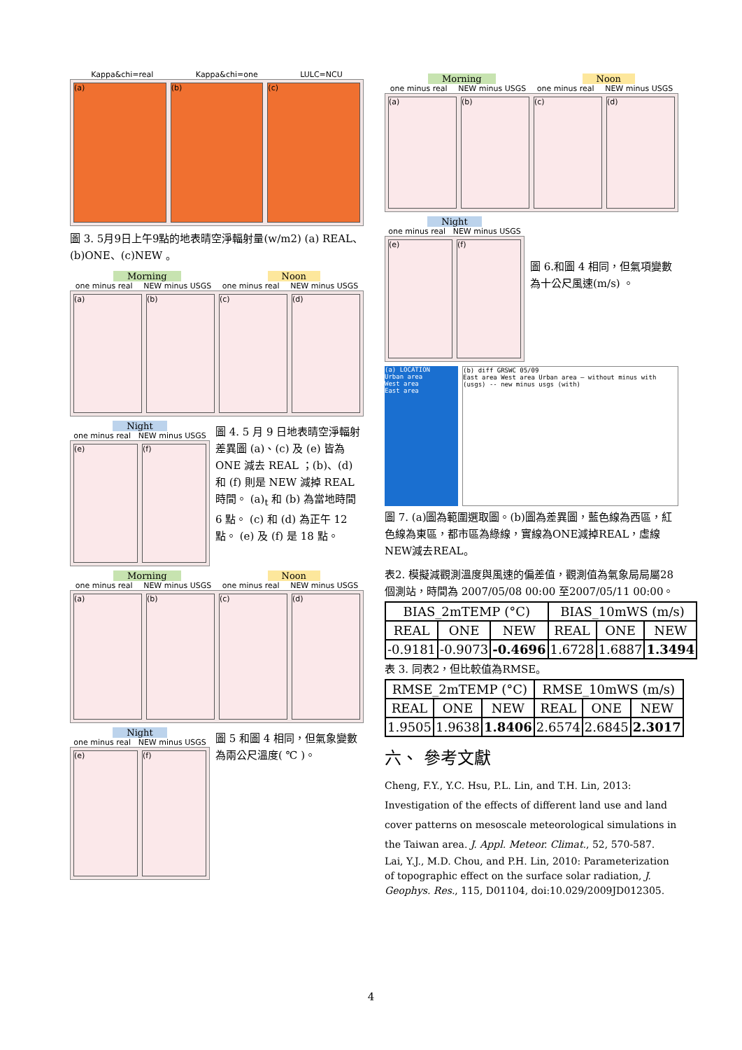Kappa&chi=real Kappa&chi=one LULC=NCU
(a) (b) (c)
圖 3. 5月9日上午9點的地表晴空淨輻射量(w/m2) (a) REAL、(b)ONE、(c)NEW 。
Morning Noon
one minus real NEW minus USGS one minus real NEW minus USGS
(a) (b) (c) (d)
Night
one minus real NEW minus USGS
(e) (f)
圖 4. 5 月 9 日地表晴空淨輻射差異圖 (a)、(c) 及 (e) 皆為 ONE 減去 REAL ；(b)、(d) 和 (f) 則是 NEW 減掉 REAL 時間。 (a)<sub>t</sub> 和 (b) 為當地時間 6 點。 (c) 和 (d) 為正午 12 點。 (e) 及 (f) 是 18 點。
Morning Noon
one minus real NEW minus USGS one minus real NEW minus USGS
(a) (b) (c) (d)
Night
one minus real NEW minus USGS
(e) (f)
圖 5 和圖 4 相同，但氣象變數為兩公尺溫度( ℃ )。
Morning Noon
one minus real NEW minus USGS one minus real NEW minus USGS
(a) (b) (c) (d)
Night
one minus real NEW minus USGS
(e) (f)
圖 6.和圖 4 相同，但氣項變數為十公尺風速(m/s) 。
(a) LOCATION
Urban area
West area
East area
(b) diff GRSWC 05/09
East area West area Urban area — without minus with (usgs) -- new minus usgs (with)
圖 7. (a)圖為範圍選取圖。(b)圖為差異圖，藍色線為西區，紅色線為東區，都市區為綠線，實線為ONE減掉REAL，虛線NEW減去REAL。
表2. 模擬減觀測溫度與風速的偏差值，觀測值為氣象局局屬28個測站，時間為 2007/05/08 00:00 至2007/05/11 00:00。
| BIAS_2mTEMP (°C) | | | BIAS_10mWS (m/s) | | |
| --- | --- | --- | --- | --- | --- |
| REAL | ONE | NEW | REAL | ONE | NEW |
| -0.9181 | -0.9073 | -0.4696 | 1.6728 | 1.6887 | 1.3494 |
表 3. 同表2，但比較值為RMSE。
| RMSE_2mTEMP (°C) | | | RMSE_10mWS (m/s) | | |
| --- | --- | --- | --- | --- | --- |
| REAL | ONE | NEW | REAL | ONE | NEW |
| 1.9505 | 1.9638 | 1.8406 | 2.6574 | 2.6845 | 2.3017 |
六、 參考文獻
Cheng, F.Y., Y.C. Hsu, P.L. Lin, and T.H. Lin, 2013: Investigation of the effects of different land use and land cover patterns on mesoscale meteorological simulations in the Taiwan area. J. Appl. Meteor. Climat., 52, 570-587.
Lai, Y.J., M.D. Chou, and P.H. Lin, 2010: Parameterization of topographic effect on the surface solar radiation, J. Geophys. Res., 115, D01104, doi:10.029/2009JD012305.
4